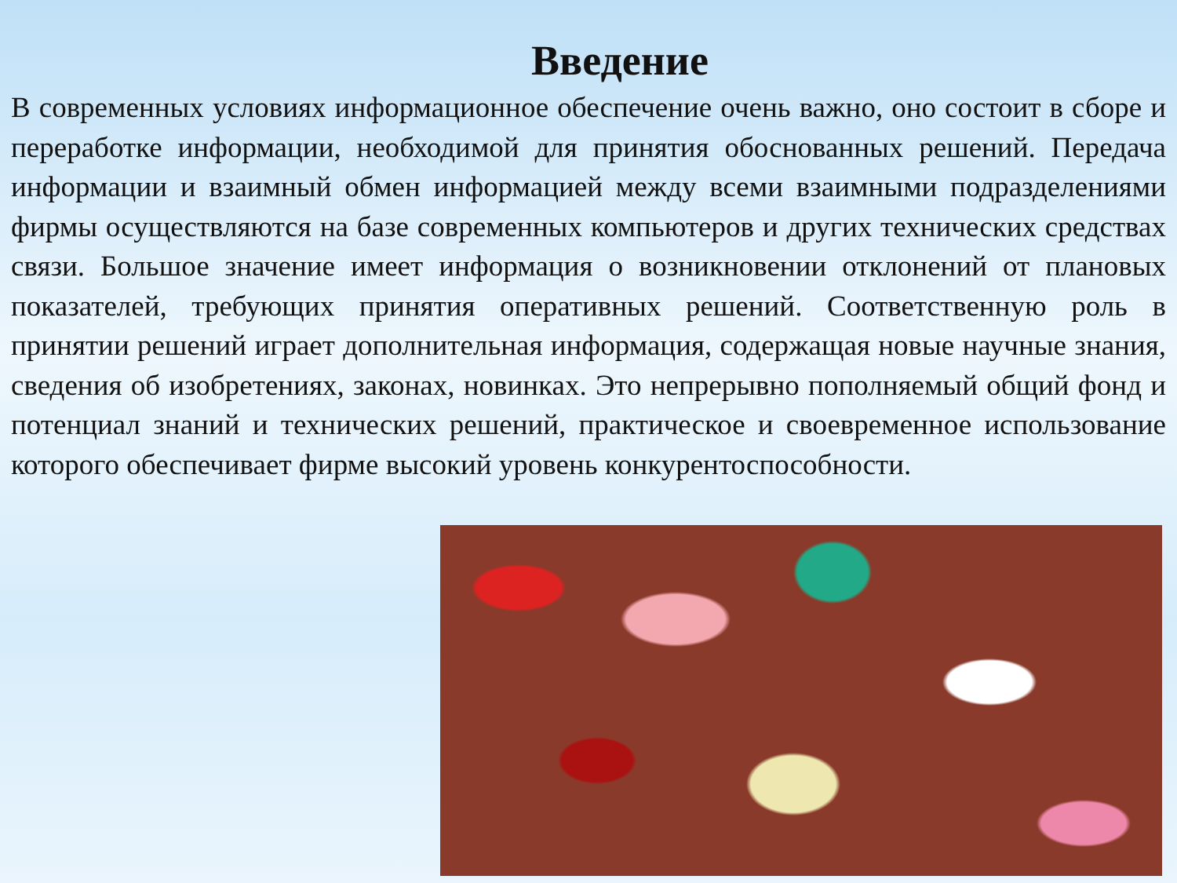Введение
В современных условиях информационное обеспечение очень важно, оно состоит в сборе и переработке информации, необходимой для принятия обоснованных решений. Передача информации и взаимный обмен информацией между всеми взаимными подразделениями фирмы осуществляются на базе современных компьютеров и других технических средствах связи. Большое значение имеет информация о возникновении отклонений от плановых показателей, требующих принятия оперативных решений. Соответственную роль в принятии решений играет дополнительная информация, содержащая новые научные знания, сведения об изобретениях, законах, новинках. Это непрерывно пополняемый общий фонд и потенциал знаний и технических решений, практическое и своевременное использование которого обеспечивает фирме высокий уровень конкурентоспособности.